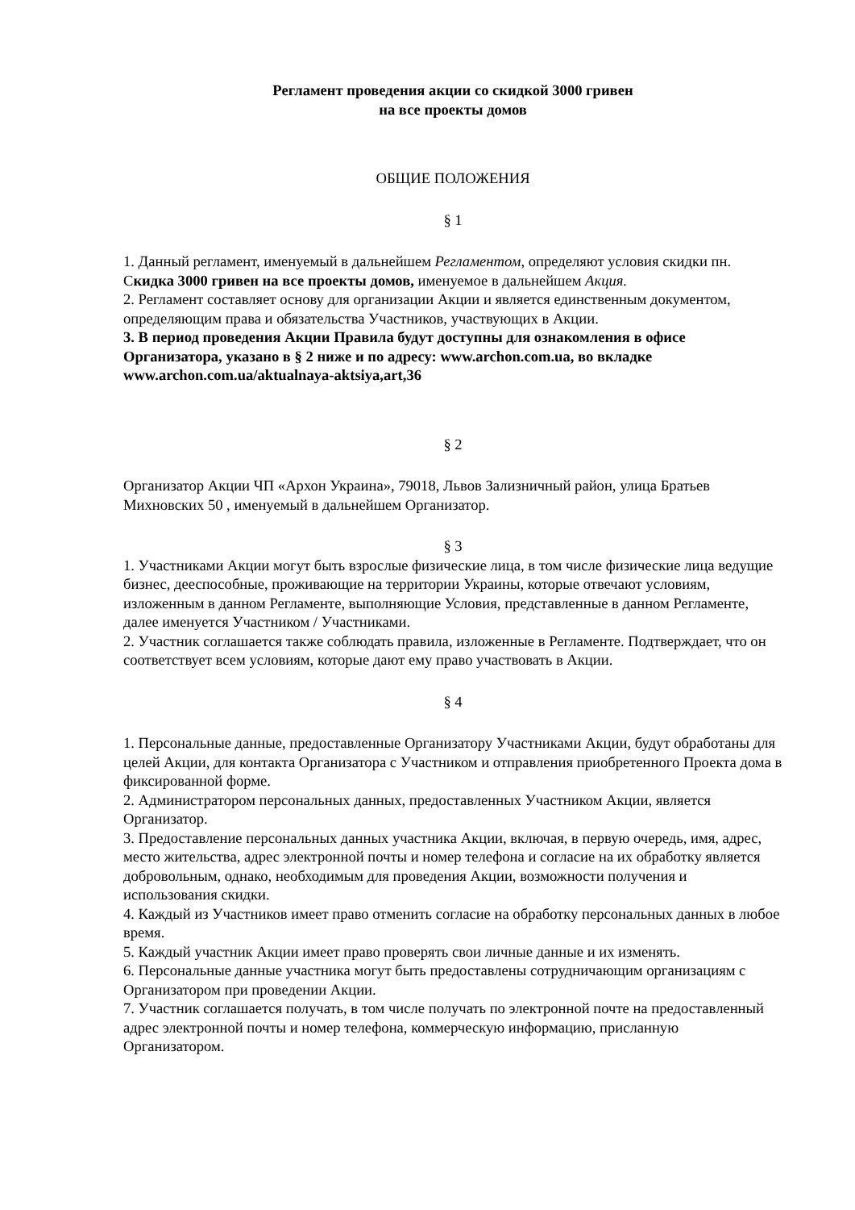Регламент проведения акции со скидкой 3000 гривен
на все проекты домов
ОБЩИЕ ПОЛОЖЕНИЯ
§ 1
1. Данный регламент, именуемый в дальнейшем Регламентом, определяют условия скидки пн. Скидка 3000 гривен на все проекты домов, именуемое в дальнейшем Акция.
2. Регламент составляет основу для организации Акции и является единственным документом, определяющим права и обязательства Участников, участвующих в Акции.
3. В период проведения Акции Правила будут доступны для ознакомления в офисе Организатора, указано в § 2 ниже и по адресу: www.archon.com.ua, во вкладке www.archon.com.ua/aktualnaya-aktsiya,art,36
§ 2
Организатор Акции ЧП «Архон Украина», 79018, Львов Зализничный район, улица Братьев Михновских 50 , именуемый в дальнейшем Организатор.
§ 3
1. Участниками Акции могут быть взрослые физические лица, в том числе физические лица ведущие бизнес, дееспособные, проживающие на территории Украины, которые отвечают условиям, изложенным в данном Регламенте, выполняющие Условия, представленные в данном Регламенте, далее именуется Участником / Участниками.
2. Участник соглашается также соблюдать правила, изложенные в Регламенте. Подтверждает, что он соответствует всем условиям, которые дают ему право участвовать в Акции.
§ 4
1. Персональные данные, предоставленные Организатору Участниками Акции, будут обработаны для целей Акции, для контакта Организатора с Участником и отправления приобретенного Проекта дома в фиксированной форме.
2. Администратором персональных данных, предоставленных Участником Акции, является Организатор.
3. Предоставление персональных данных участника Акции, включая, в первую очередь, имя, адрес, место жительства, адрес электронной почты и номер телефона и согласие на их обработку является добровольным, однако, необходимым для проведения Акции, возможности получения и использования скидки.
4. Каждый из Участников имеет право отменить согласие на обработку персональных данных в любое время.
5. Каждый участник Акции имеет право проверять свои личные данные и их изменять.
6. Персональные данные участника могут быть предоставлены сотрудничающим организациям с Организатором при проведении Акции.
7. Участник соглашается получать, в том числе получать по электронной почте на предоставленный адрес электронной почты и номер телефона, коммерческую информацию, присланную Организатором.